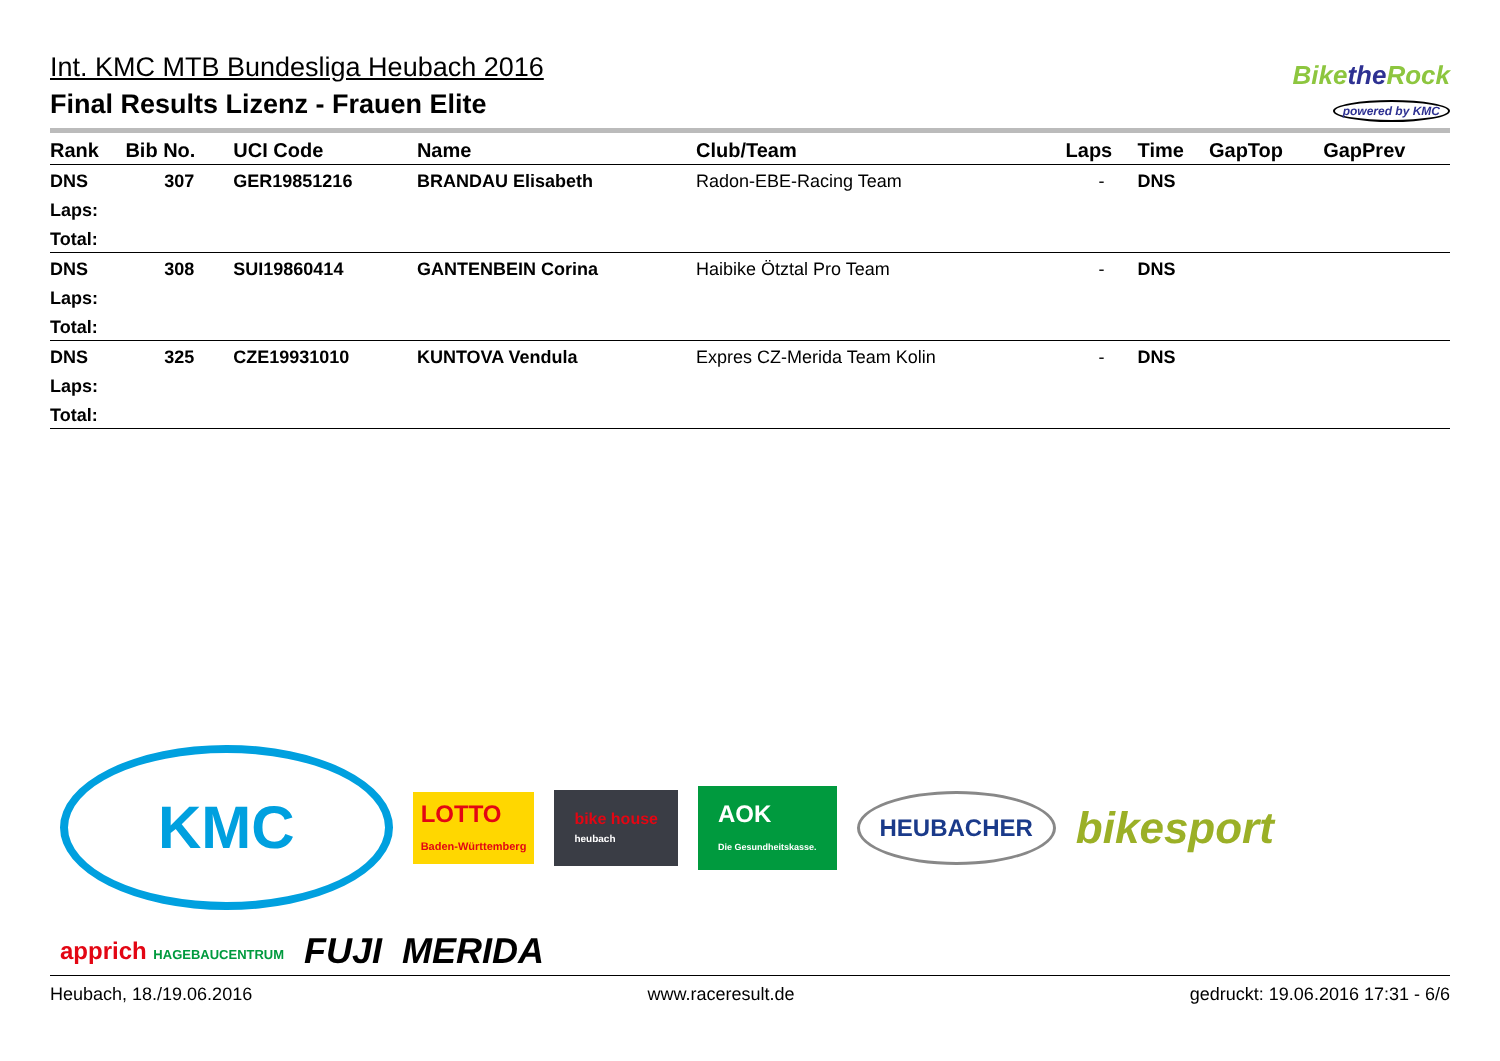Int. KMC MTB Bundesliga Heubach 2016
Final Results Lizenz - Frauen Elite
Bikethe Rock
powered by KMC
| Rank | Bib No. | UCI Code | Name | Club/Team | Laps | Time | GapTop | GapPrev |
| --- | --- | --- | --- | --- | --- | --- | --- | --- |
| DNS | 307 | GER19851216 | BRANDAU Elisabeth | Radon-EBE-Racing Team | - | DNS | | |
| Laps: | | | | | | | | |
| Total: | | | | | | | | |
| DNS | 308 | SUI19860414 | GANTENBEIN Corina | Haibike Ötztal Pro Team | - | DNS | | |
| Laps: | | | | | | | | |
| Total: | | | | | | | | |
| DNS | 325 | CZE19931010 | KUNTOVA Vendula | Expres CZ-Merida Team Kolin | - | DNS | | |
| Laps: | | | | | | | | |
| Total: | | | | | | | | |
KMC
LOTTO
Baden-Württemberg
bike house
heubach
AOK
Die Gesundheitskasse.
HEUBACHER
bikesport
apprich HAGEBAUCENTRUM
FUJI
MERIDA
Heubach, 18./19.06.2016 www.raceresult.de gedruckt: 19.06.2016 17:31 - 6/6